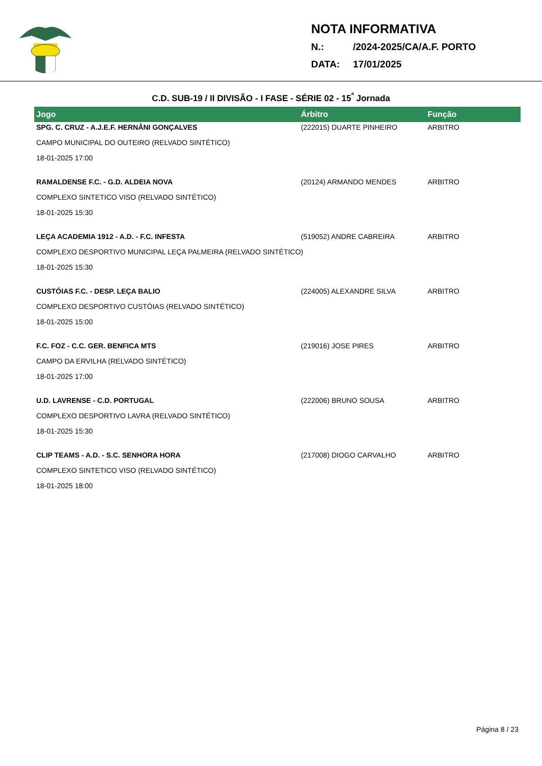NOTA INFORMATIVA
N.: /2024-2025/CA/A.F. PORTO
DATA: 17/01/2025
C.D. SUB-19 / II DIVISÃO - I FASE - SÉRIE 02 - 15<sup>ª</sup> Jornada
| Jogo | Árbitro | Função |
| --- | --- | --- |
| SPG. C. CRUZ - A.J.E.F. HERNÂNI GONÇALVES | (222015) DUARTE PINHEIRO | ARBITRO |
| CAMPO MUNICIPAL DO OUTEIRO (RELVADO SINTÉTICO) | | |
| 18-01-2025 17:00 | | |
| RAMALDENSE F.C. - G.D. ALDEIA NOVA | (20124) ARMANDO MENDES | ARBITRO |
| COMPLEXO SINTETICO VISO (RELVADO SINTÉTICO) | | |
| 18-01-2025 15:30 | | |
| LEÇA ACADEMIA 1912 - A.D. - F.C. INFESTA | (519052) ANDRE CABREIRA | ARBITRO |
| COMPLEXO DESPORTIVO MUNICIPAL LEÇA PALMEIRA (RELVADO SINTÉTICO) | | |
| 18-01-2025 15:30 | | |
| CUSTÓIAS F.C. - DESP. LEÇA BALIO | (224005) ALEXANDRE SILVA | ARBITRO |
| COMPLEXO DESPORTIVO CUSTÓIAS (RELVADO SINTÉTICO) | | |
| 18-01-2025 15:00 | | |
| F.C. FOZ - C.C. GER. BENFICA MTS | (219016) JOSE PIRES | ARBITRO |
| CAMPO DA ERVILHA (RELVADO SINTÉTICO) | | |
| 18-01-2025 17:00 | | |
| U.D. LAVRENSE - C.D. PORTUGAL | (222006) BRUNO SOUSA | ARBITRO |
| COMPLEXO DESPORTIVO LAVRA (RELVADO SINTÉTICO) | | |
| 18-01-2025 15:30 | | |
| CLIP TEAMS - A.D. - S.C. SENHORA HORA | (217008) DIOGO CARVALHO | ARBITRO |
| COMPLEXO SINTETICO VISO (RELVADO SINTÉTICO) | | |
| 18-01-2025 18:00 | | |
Página 8 / 23